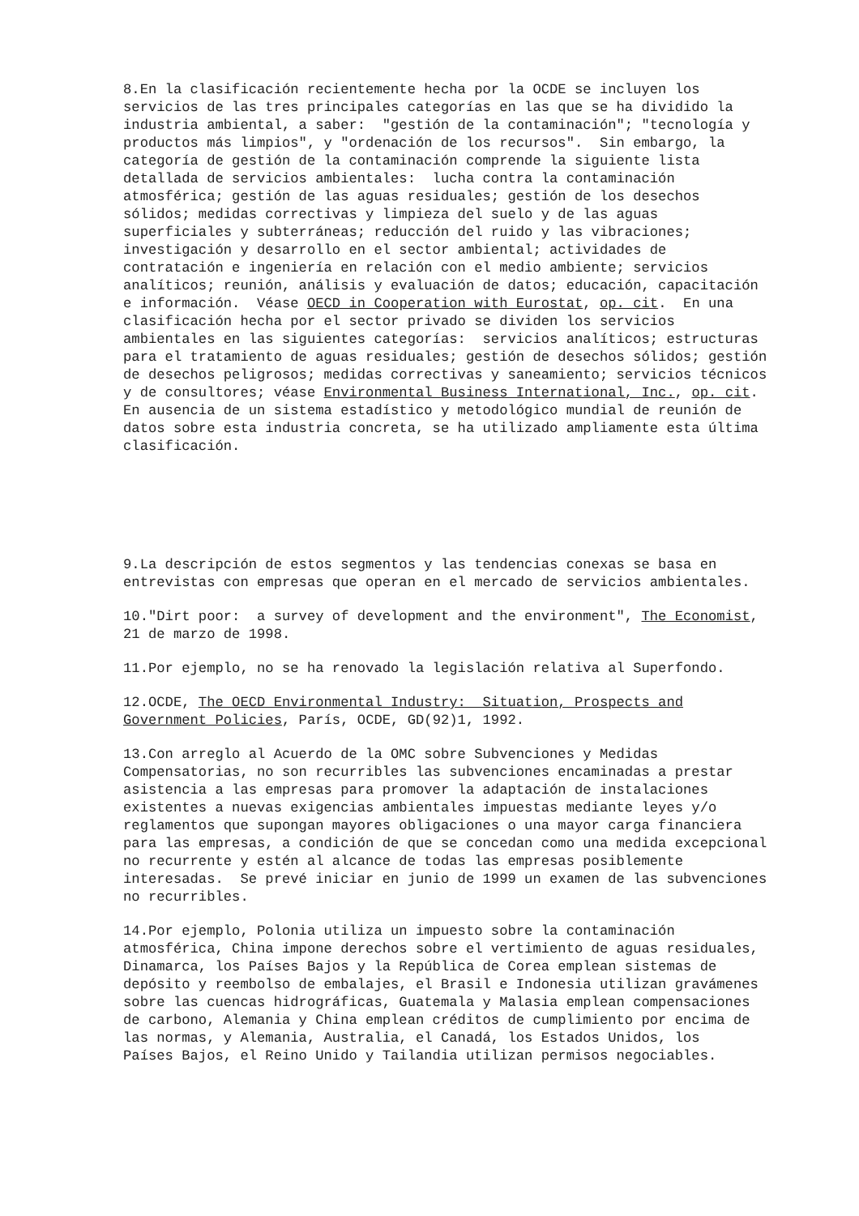8.En la clasificación recientemente hecha por la OCDE se incluyen los servicios de las tres principales categorías en las que se ha dividido la industria ambiental, a saber: "gestión de la contaminación"; "tecnología y productos más limpios", y "ordenación de los recursos". Sin embargo, la categoría de gestión de la contaminación comprende la siguiente lista detallada de servicios ambientales: lucha contra la contaminación atmosférica; gestión de las aguas residuales; gestión de los desechos sólidos; medidas correctivas y limpieza del suelo y de las aguas superficiales y subterráneas; reducción del ruido y las vibraciones; investigación y desarrollo en el sector ambiental; actividades de contratación e ingeniería en relación con el medio ambiente; servicios analíticos; reunión, análisis y evaluación de datos; educación, capacitación e información. Véase OECD in Cooperation with Eurostat, op. cit. En una clasificación hecha por el sector privado se dividen los servicios ambientales en las siguientes categorías: servicios analíticos; estructuras para el tratamiento de aguas residuales; gestión de desechos sólidos; gestión de desechos peligrosos; medidas correctivas y saneamiento; servicios técnicos y de consultores; véase Environmental Business International, Inc., op. cit. En ausencia de un sistema estadístico y metodológico mundial de reunión de datos sobre esta industria concreta, se ha utilizado ampliamente esta última clasificación.
9.La descripción de estos segmentos y las tendencias conexas se basa en entrevistas con empresas que operan en el mercado de servicios ambientales.
10."Dirt poor: a survey of development and the environment", The Economist, 21 de marzo de 1998.
11.Por ejemplo, no se ha renovado la legislación relativa al Superfondo.
12.OCDE, The OECD Environmental Industry: Situation, Prospects and Government Policies, París, OCDE, GD(92)1, 1992.
13.Con arreglo al Acuerdo de la OMC sobre Subvenciones y Medidas Compensatorias, no son recurribles las subvenciones encaminadas a prestar asistencia a las empresas para promover la adaptación de instalaciones existentes a nuevas exigencias ambientales impuestas mediante leyes y/o reglamentos que supongan mayores obligaciones o una mayor carga financiera para las empresas, a condición de que se concedan como una medida excepcional no recurrente y estén al alcance de todas las empresas posiblemente interesadas. Se prevé iniciar en junio de 1999 un examen de las subvenciones no recurribles.
14.Por ejemplo, Polonia utiliza un impuesto sobre la contaminación atmosférica, China impone derechos sobre el vertimiento de aguas residuales, Dinamarca, los Países Bajos y la República de Corea emplean sistemas de depósito y reembolso de embalajes, el Brasil e Indonesia utilizan gravámenes sobre las cuencas hidrográficas, Guatemala y Malasia emplean compensaciones de carbono, Alemania y China emplean créditos de cumplimiento por encima de las normas, y Alemania, Australia, el Canadá, los Estados Unidos, los Países Bajos, el Reino Unido y Tailandia utilizan permisos negociables.